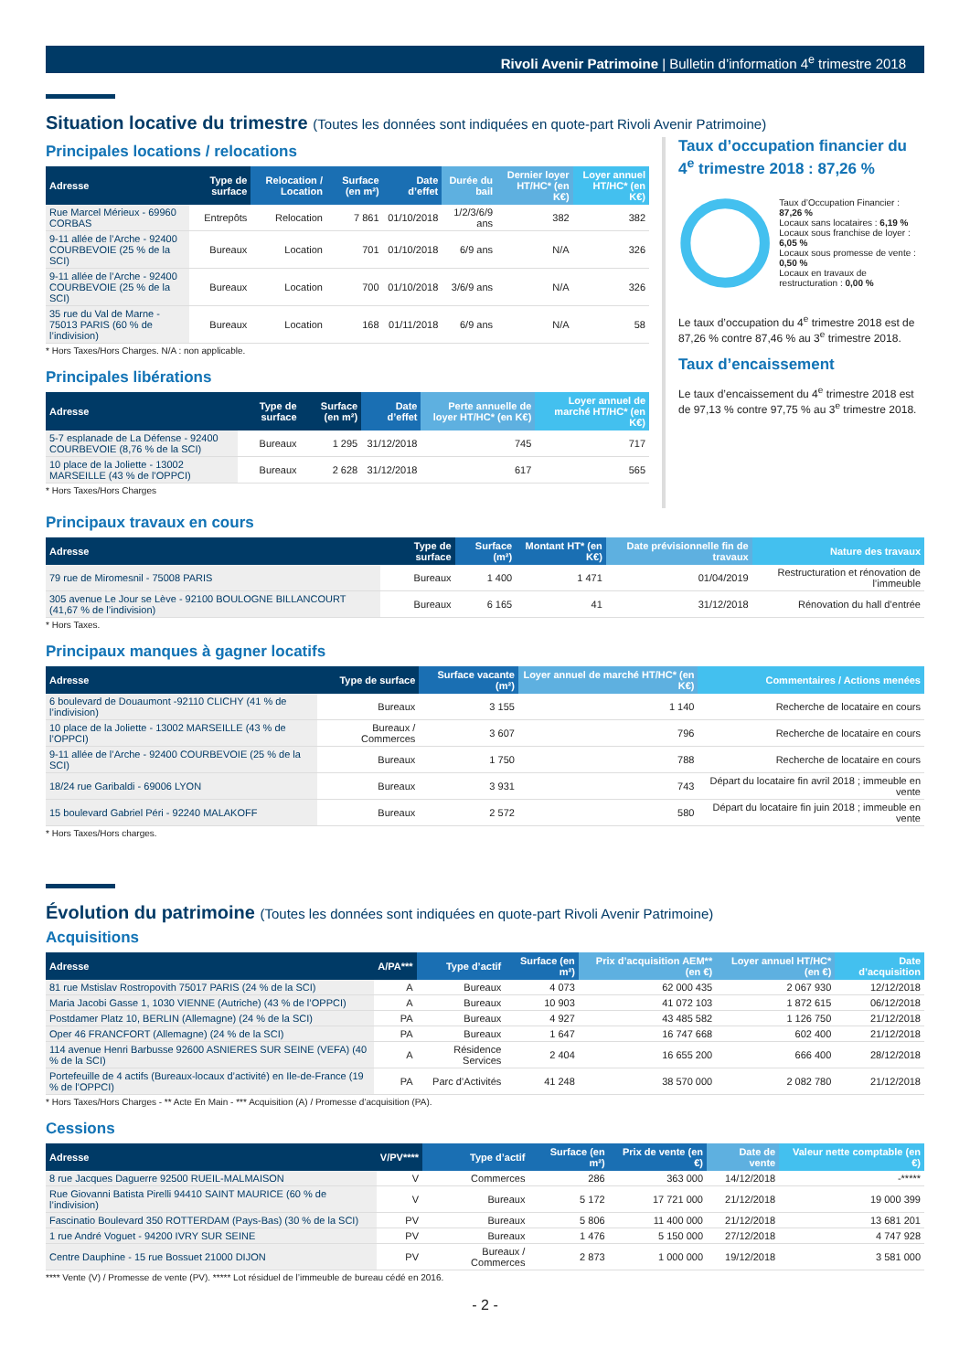Rivoli Avenir Patrimoine | Bulletin d’information 4<sup>e</sup> trimestre 2018
Situation locative du trimestre (Toutes les données sont indiquées en quote-part Rivoli Avenir Patrimoine)
Principales locations / relocations
| Adresse | Type de surface | Relocation / Location | Surface (en m²) | Date d’effet | Durée du bail | Dernier loyer HT/HC* (en K€) | Loyer annuel HT/HC* (en K€) |
| --- | --- | --- | --- | --- | --- | --- | --- |
| Rue Marcel Mérieux - 69960 CORBAS | Entrepôts | Relocation | 7 861 | 01/10/2018 | 1/2/3/6/9 ans | 382 | 382 |
| 9-11 allée de l’Arche - 92400 COURBEVOIE (25 % de la SCI) | Bureaux | Location | 701 | 01/10/2018 | 6/9 ans | N/A | 326 |
| 9-11 allée de l’Arche - 92400 COURBEVOIE (25 % de la SCI) | Bureaux | Location | 700 | 01/10/2018 | 3/6/9 ans | N/A | 326 |
| 35 rue du Val de Marne - 75013 PARIS (60 % de l’indivision) | Bureaux | Location | 168 | 01/11/2018 | 6/9 ans | N/A | 58 |
* Hors Taxes/Hors Charges. N/A : non applicable.
Principales libérations
| Adresse | Type de surface | Surface (en m²) | Date d’effet | Perte annuelle de loyer HT/HC* (en K€) | Loyer annuel de marché HT/HC* (en K€) |
| --- | --- | --- | --- | --- | --- |
| 5-7 esplanade de La Défense - 92400 COURBEVOIE (8,76 % de la SCI) | Bureaux | 1 295 | 31/12/2018 | 745 | 717 |
| 10 place de la Joliette - 13002 MARSEILLE (43 % de l’OPPCI) | Bureaux | 2 628 | 31/12/2018 | 617 | 565 |
* Hors Taxes/Hors Charges
Taux d’occupation financier du 4<sup>e</sup> trimestre 2018 : 87,26 %
Taux d’Occupation Financier : 87,26 %
Locaux sans locataires : 6,19 %
Locaux sous franchise de loyer : 6,05 %
Locaux sous promesse de vente : 0,50 %
Locaux en travaux de restructuration : 0,00 %
Le taux d’occupation du 4<sup>e</sup> trimestre 2018 est de 87,26 % contre 87,46 % au 3<sup>e</sup> trimestre 2018.
Taux d’encaissement
Le taux d’encaissement du 4<sup>e</sup> trimestre 2018 est de 97,13 % contre 97,75 % au 3<sup>e</sup> trimestre 2018.
Principaux travaux en cours
| Adresse | Type de surface | Surface (m²) | Montant HT* (en K€) | Date prévisionnelle fin de travaux | Nature des travaux |
| --- | --- | --- | --- | --- | --- |
| 79 rue de Miromesnil - 75008 PARIS | Bureaux | 1 400 | 1 471 | 01/04/2019 | Restructuration et rénovation de l’immeuble |
| 305 avenue Le Jour se Lève - 92100 BOULOGNE BILLANCOURT (41,67 % de l’indivision) | Bureaux | 6 165 | 41 | 31/12/2018 | Rénovation du hall d’entrée |
* Hors Taxes.
Principaux manques à gagner locatifs
| Adresse | Type de surface | Surface vacante (m²) | Loyer annuel de marché HT/HC* (en K€) | Commentaires / Actions menées |
| --- | --- | --- | --- | --- |
| 6 boulevard de Douaumont -92110 CLICHY (41 % de l’indivision) | Bureaux | 3 155 | 1 140 | Recherche de locataire en cours |
| 10 place de la Joliette - 13002 MARSEILLE (43 % de l’OPPCI) | Bureaux / Commerces | 3 607 | 796 | Recherche de locataire en cours |
| 9-11 allée de l’Arche - 92400 COURBEVOIE (25 % de la SCI) | Bureaux | 1 750 | 788 | Recherche de locataire en cours |
| 18/24 rue Garibaldi - 69006 LYON | Bureaux | 3 931 | 743 | Départ du locataire fin avril 2018 ; immeuble en vente |
| 15 boulevard Gabriel Péri - 92240 MALAKOFF | Bureaux | 2 572 | 580 | Départ du locataire fin juin 2018 ; immeuble en vente |
* Hors Taxes/Hors charges.
Évolution du patrimoine (Toutes les données sont indiquées en quote-part Rivoli Avenir Patrimoine)
Acquisitions
| Adresse | A/PA*** | Type d’actif | Surface (en m²) | Prix d’acquisition AEM** (en €) | Loyer annuel HT/HC* (en €) | Date d’acquisition |
| --- | --- | --- | --- | --- | --- | --- |
| 81 rue Mstislav Rostropovith 75017 PARIS (24 % de la SCI) | A | Bureaux | 4 073 | 62 000 435 | 2 067 930 | 12/12/2018 |
| Maria Jacobi Gasse 1, 1030 VIENNE (Autriche) (43 % de l’OPPCI) | A | Bureaux | 10 903 | 41 072 103 | 1 872 615 | 06/12/2018 |
| Postdamer Platz 10, BERLIN (Allemagne) (24 % de la SCI) | PA | Bureaux | 4 927 | 43 485 582 | 1 126 750 | 21/12/2018 |
| Oper 46 FRANCFORT (Allemagne) (24 % de la SCI) | PA | Bureaux | 1 647 | 16 747 668 | 602 400 | 21/12/2018 |
| 114 avenue Henri Barbusse 92600 ASNIERES SUR SEINE (VEFA) (40 % de la SCI) | A | Résidence Services | 2 404 | 16 655 200 | 666 400 | 28/12/2018 |
| Portefeuille de 4 actifs (Bureaux-locaux d’activité) en Ile-de-France (19 % de l’OPPCI) | PA | Parc d’Activités | 41 248 | 38 570 000 | 2 082 780 | 21/12/2018 |
* Hors Taxes/Hors Charges - ** Acte En Main - *** Acquisition (A) / Promesse d’acquisition (PA).
Cessions
| Adresse | V/PV**** | Type d’actif | Surface (en m²) | Prix de vente (en €) | Date de vente | Valeur nette comptable (en €) |
| --- | --- | --- | --- | --- | --- | --- |
| 8 rue Jacques Daguerre 92500 RUEIL-MALMAISON | V | Commerces | 286 | 363 000 | 14/12/2018 | -***** |
| Rue Giovanni Batista Pirelli 94410 SAINT MAURICE (60 % de l’indivision) | V | Bureaux | 5 172 | 17 721 000 | 21/12/2018 | 19 000 399 |
| Fascinatio Boulevard 350 ROTTERDAM (Pays-Bas) (30 % de la SCI) | PV | Bureaux | 5 806 | 11 400 000 | 21/12/2018 | 13 681 201 |
| 1 rue André Voguet - 94200 IVRY SUR SEINE | PV | Bureaux | 1 476 | 5 150 000 | 27/12/2018 | 4 747 928 |
| Centre Dauphine - 15 rue Bossuet 21000 DIJON | PV | Bureaux / Commerces | 2 873 | 1 000 000 | 19/12/2018 | 3 581 000 |
**** Vente (V) / Promesse de vente (PV). ***** Lot résiduel de l’immeuble de bureau cédé en 2016.
- 2 -